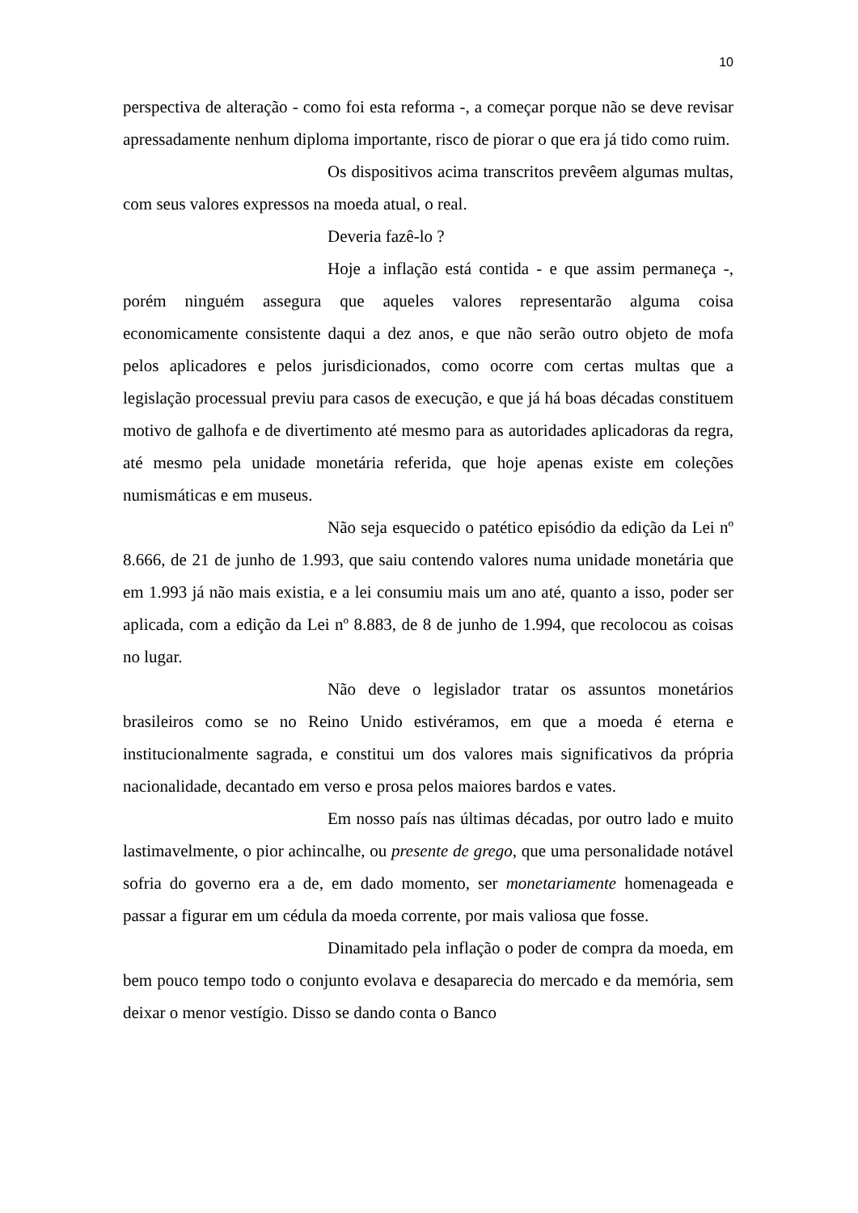10
perspectiva de alteração - como foi esta reforma -, a começar porque não se deve revisar apressadamente nenhum diploma importante, risco de piorar o que era já tido como ruim.
Os dispositivos acima transcritos prevêem algumas multas, com seus valores expressos na moeda atual, o real.
Deveria fazê-lo ?
Hoje a inflação está contida - e que assim permaneça -, porém ninguém assegura que aqueles valores representarão alguma coisa economicamente consistente daqui a dez anos, e que não serão outro objeto de mofa pelos aplicadores e pelos jurisdicionados, como ocorre com certas multas que a legislação processual previu para casos de execução, e que já há boas décadas constituem motivo de galhofa e de divertimento até mesmo para as autoridades aplicadoras da regra, até mesmo pela unidade monetária referida, que hoje apenas existe em coleções numismáticas e em museus.
Não seja esquecido o patético episódio da edição da Lei nº 8.666, de 21 de junho de 1.993, que saiu contendo valores numa unidade monetária que em 1.993 já não mais existia, e a lei consumiu mais um ano até, quanto a isso, poder ser aplicada, com a edição da Lei nº 8.883, de 8 de junho de 1.994, que recolocou as coisas no lugar.
Não deve o legislador tratar os assuntos monetários brasileiros como se no Reino Unido estivéramos, em que a moeda é eterna e institucionalmente sagrada, e constitui um dos valores mais significativos da própria nacionalidade, decantado em verso e prosa pelos maiores bardos e vates.
Em nosso país nas últimas décadas, por outro lado e muito lastimavelmente, o pior achincalhe, ou presente de grego, que uma personalidade notável sofria do governo era a de, em dado momento, ser monetariamente homenageada e passar a figurar em um cédula da moeda corrente, por mais valiosa que fosse.
Dinamitado pela inflação o poder de compra da moeda, em bem pouco tempo todo o conjunto evolava e desaparecia do mercado e da memória, sem deixar o menor vestígio. Disso se dando conta o Banco